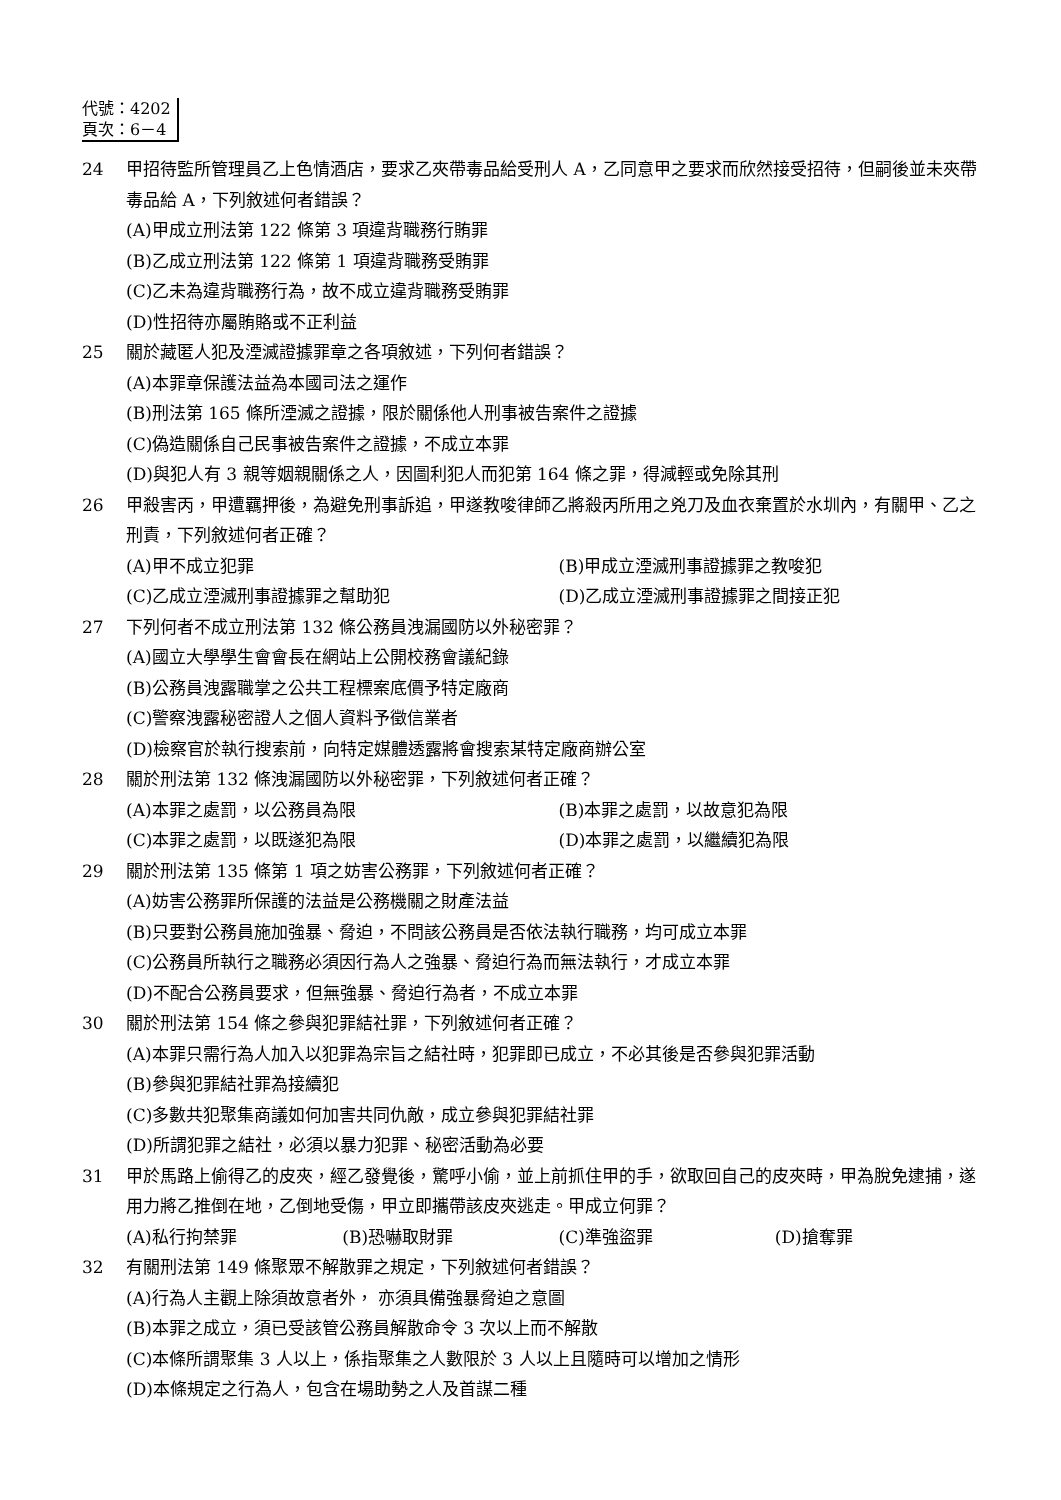代號：4202
頁次：6－4
24 甲招待監所管理員乙上色情酒店，要求乙夾帶毒品給受刑人 A，乙同意甲之要求而欣然接受招待，但嗣後並未夾帶毒品給 A，下列敘述何者錯誤？
(A)甲成立刑法第 122 條第 3 項違背職務行賄罪
(B)乙成立刑法第 122 條第 1 項違背職務受賄罪
(C)乙未為違背職務行為，故不成立違背職務受賄罪
(D)性招待亦屬賄賂或不正利益
25 關於藏匿人犯及湮滅證據罪章之各項敘述，下列何者錯誤？
(A)本罪章保護法益為本國司法之運作
(B)刑法第 165 條所湮滅之證據，限於關係他人刑事被告案件之證據
(C)偽造關係自己民事被告案件之證據，不成立本罪
(D)與犯人有 3 親等姻親關係之人，因圖利犯人而犯第 164 條之罪，得減輕或免除其刑
26 甲殺害丙，甲遭羈押後，為避免刑事訴追，甲遂教唆律師乙將殺丙所用之兇刀及血衣棄置於水圳內，有關甲、乙之刑責，下列敘述何者正確？
(A)甲不成立犯罪 (B)甲成立湮滅刑事證據罪之教唆犯 (C)乙成立湮滅刑事證據罪之幫助犯 (D)乙成立湮滅刑事證據罪之間接正犯
27 下列何者不成立刑法第 132 條公務員洩漏國防以外秘密罪？
(A)國立大學學生會會長在網站上公開校務會議紀錄
(B)公務員洩露職掌之公共工程標案底價予特定廠商
(C)警察洩露秘密證人之個人資料予徵信業者
(D)檢察官於執行搜索前，向特定媒體透露將會搜索某特定廠商辦公室
28 關於刑法第 132 條洩漏國防以外秘密罪，下列敘述何者正確？
(A)本罪之處罰，以公務員為限 (B)本罪之處罰，以故意犯為限 (C)本罪之處罰，以既遂犯為限 (D)本罪之處罰，以繼續犯為限
29 關於刑法第 135 條第 1 項之妨害公務罪，下列敘述何者正確？
(A)妨害公務罪所保護的法益是公務機關之財產法益
(B)只要對公務員施加強暴、脅迫，不問該公務員是否依法執行職務，均可成立本罪
(C)公務員所執行之職務必須因行為人之強暴、脅迫行為而無法執行，才成立本罪
(D)不配合公務員要求，但無強暴、脅迫行為者，不成立本罪
30 關於刑法第 154 條之參與犯罪結社罪，下列敘述何者正確？
(A)本罪只需行為人加入以犯罪為宗旨之結社時，犯罪即已成立，不必其後是否參與犯罪活動
(B)參與犯罪結社罪為接續犯
(C)多數共犯聚集商議如何加害共同仇敵，成立參與犯罪結社罪
(D)所謂犯罪之結社，必須以暴力犯罪、秘密活動為必要
31 甲於馬路上偷得乙的皮夾，經乙發覺後，驚呼小偷，並上前抓住甲的手，欲取回自己的皮夾時，甲為脫免逮捕，遂用力將乙推倒在地，乙倒地受傷，甲立即攜帶該皮夾逃走。甲成立何罪？
(A)私行拘禁罪 (B)恐嚇取財罪 (C)準強盜罪 (D)搶奪罪
32 有關刑法第 149 條聚眾不解散罪之規定，下列敘述何者錯誤？
(A)行為人主觀上除須故意者外， 亦須具備強暴脅迫之意圖
(B)本罪之成立，須已受該管公務員解散命令 3 次以上而不解散
(C)本條所謂聚集 3 人以上，係指聚集之人數限於 3 人以上且隨時可以增加之情形
(D)本條規定之行為人，包含在場助勢之人及首謀二種